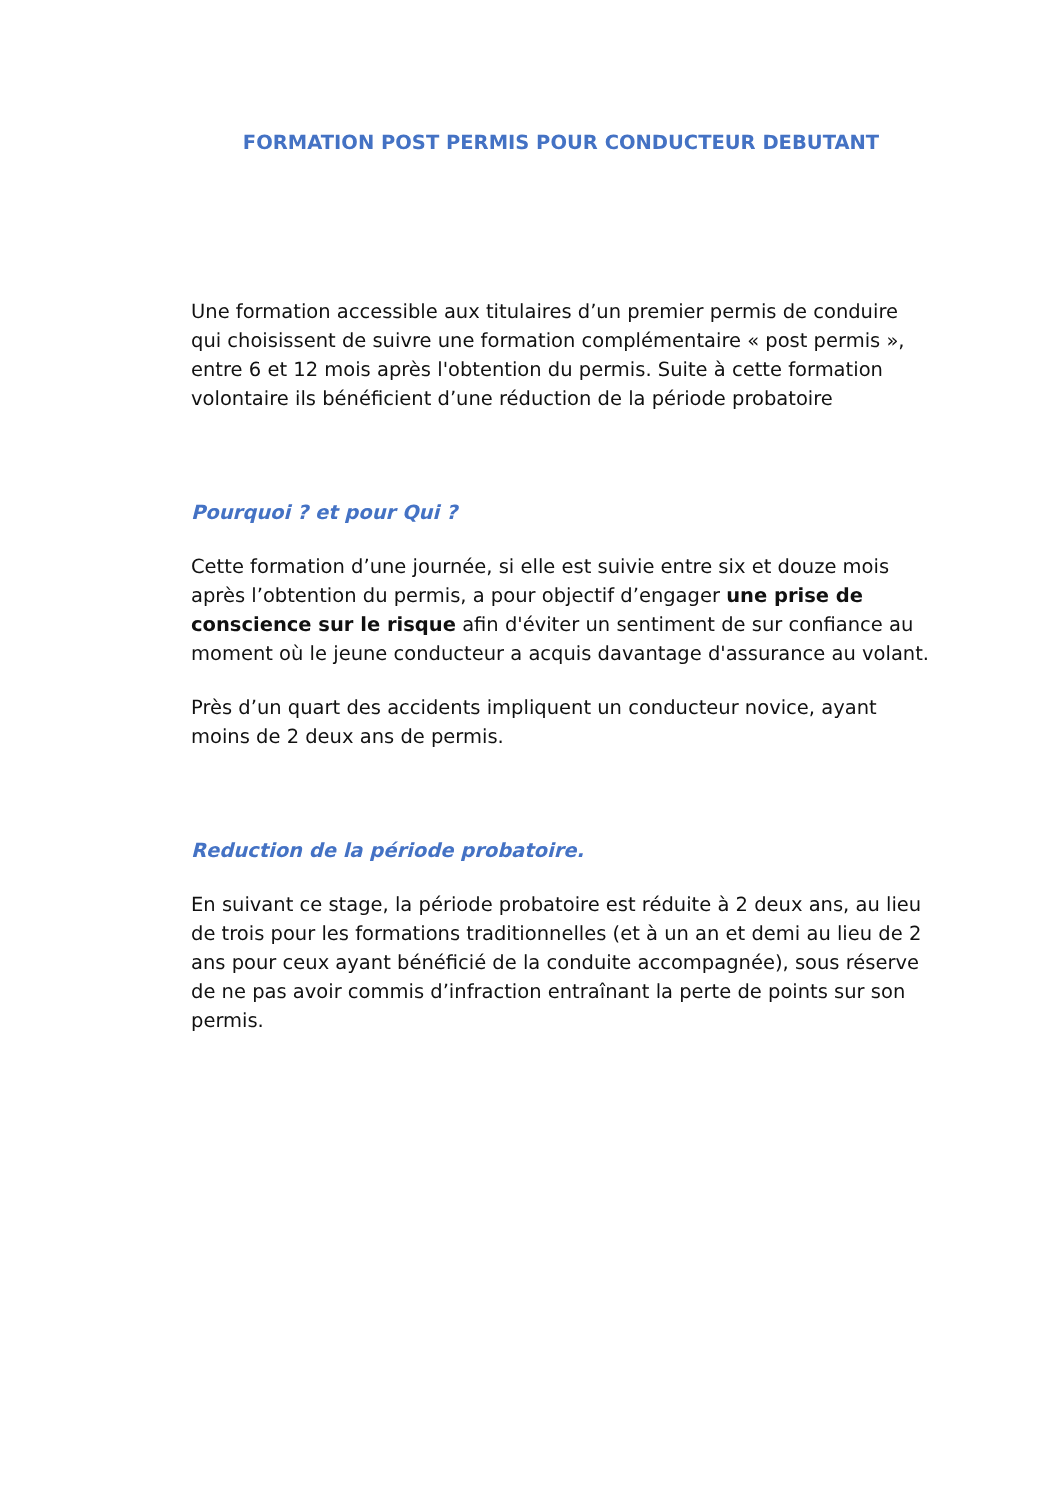FORMATION POST PERMIS POUR CONDUCTEUR DEBUTANT
Une formation accessible aux titulaires d’un premier permis de conduire qui choisissent de suivre une formation complémentaire « post permis », entre 6 et 12 mois après l'obtention du permis. Suite à cette formation volontaire ils bénéficient d’une réduction de la période probatoire
Pourquoi ? et pour Qui ?
Cette formation d’une journée, si elle est suivie entre six et douze mois après l’obtention du permis, a pour objectif d’engager une prise de conscience sur le risque afin d'éviter un sentiment de sur confiance au moment où le jeune conducteur a acquis davantage d'assurance au volant.
Près d’un quart des accidents impliquent un conducteur novice, ayant moins de 2 deux ans de permis.
Reduction de la période probatoire.
En suivant ce stage, la période probatoire est réduite à 2 deux ans, au lieu de trois pour les formations traditionnelles (et à un an et demi au lieu de 2 ans pour ceux ayant bénéficié de la conduite accompagnée), sous réserve de ne pas avoir commis d’infraction entraînant la perte de points sur son permis.